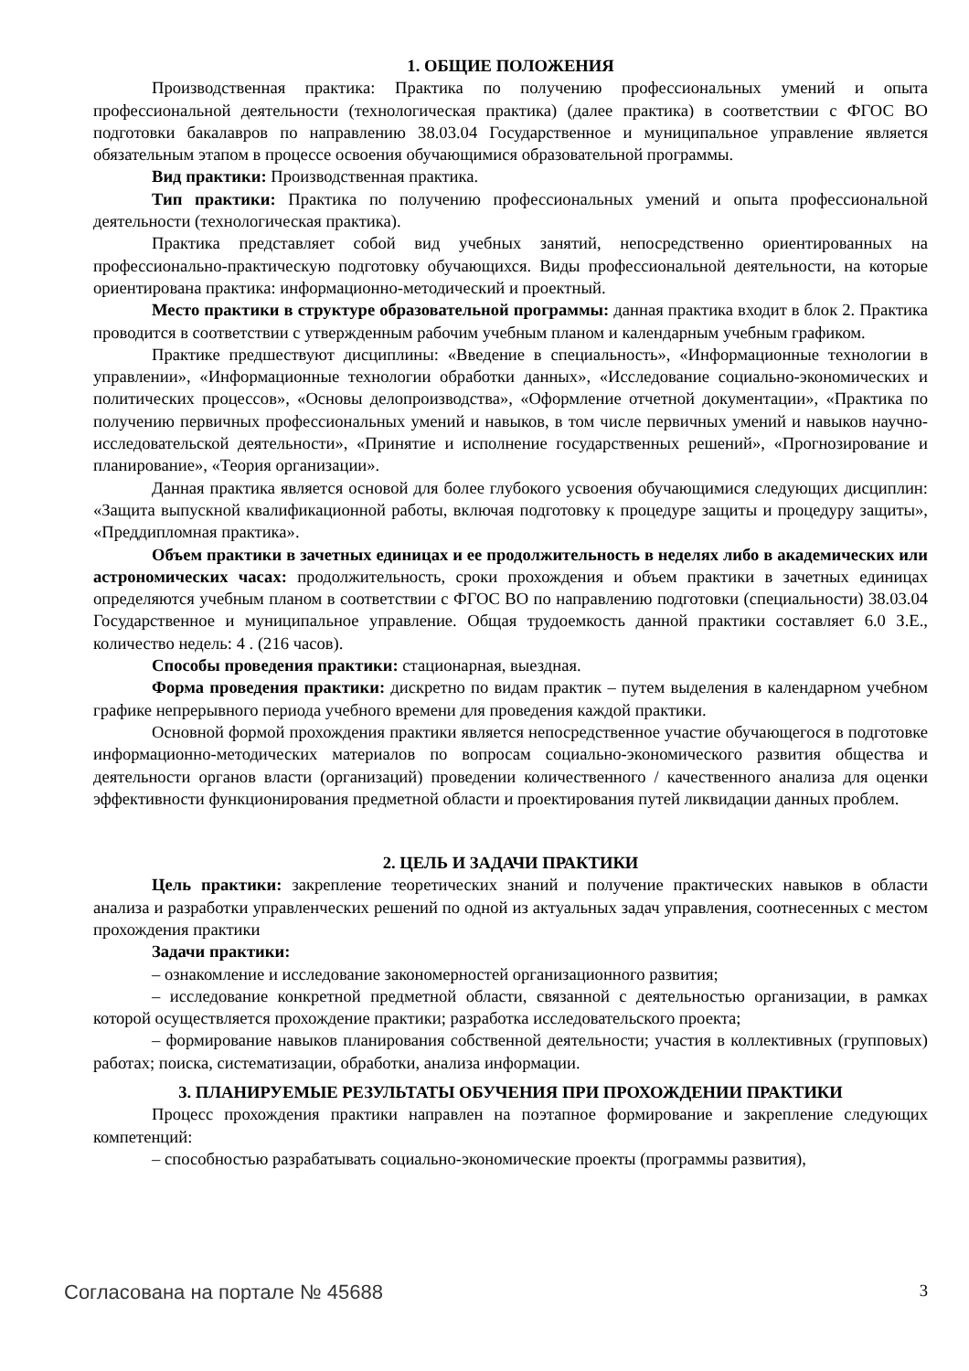1. ОБЩИЕ ПОЛОЖЕНИЯ
Производственная практика: Практика по получению профессиональных умений и опыта профессиональной деятельности (технологическая практика) (далее практика) в соответствии с ФГОС ВО подготовки бакалавров по направлению 38.03.04 Государственное и муниципальное управление является обязательным этапом в процессе освоения обучающимися образовательной программы.
Вид практики: Производственная практика.
Тип практики: Практика по получению профессиональных умений и опыта профессиональной деятельности (технологическая практика).
Практика представляет собой вид учебных занятий, непосредственно ориентированных на профессионально-практическую подготовку обучающихся. Виды профессиональной деятельности, на которые ориентирована практика: информационно-методический и проектный.
Место практики в структуре образовательной программы: данная практика входит в блок 2. Практика проводится в соответствии с утвержденным рабочим учебным планом и календарным учебным графиком.
Практике предшествуют дисциплины: «Введение в специальность», «Информационные технологии в управлении», «Информационные технологии обработки данных», «Исследование социально-экономических и политических процессов», «Основы делопроизводства», «Оформление отчетной документации», «Практика по получению первичных профессиональных умений и навыков, в том числе первичных умений и навыков научно-исследовательской деятельности», «Принятие и исполнение государственных решений», «Прогнозирование и планирование», «Теория организации».
Данная практика является основой для более глубокого усвоения обучающимися следующих дисциплин: «Защита выпускной квалификационной работы, включая подготовку к процедуре защиты и процедуру защиты», «Преддипломная практика».
Объем практики в зачетных единицах и ее продолжительность в неделях либо в академических или астрономических часах: продолжительность, сроки прохождения и объем практики в зачетных единицах определяются учебным планом в соответствии с ФГОС ВО по направлению подготовки (специальности) 38.03.04 Государственное и муниципальное управление. Общая трудоемкость данной практики составляет 6.0 З.Е., количество недель: 4 . (216 часов).
Способы проведения практики: стационарная, выездная.
Форма проведения практики: дискретно по видам практик – путем выделения в календарном учебном графике непрерывного периода учебного времени для проведения каждой практики.
Основной формой прохождения практики является непосредственное участие обучающегося в подготовке информационно-методических материалов по вопросам социально-экономического развития общества и деятельности органов власти (организаций) проведении количественного / качественного анализа для оценки эффективности функционирования предметной области и проектирования путей ликвидации данных проблем.
2. ЦЕЛЬ И ЗАДАЧИ ПРАКТИКИ
Цель практики: закрепление теоретических знаний и получение практических навыков в области анализа и разработки управленческих решений по одной из актуальных задач управления, соотнесенных с местом прохождения практики
Задачи практики:
– ознакомление и исследование закономерностей организационного развития;
– исследование конкретной предметной области, связанной с деятельностью организации, в рамках которой осуществляется прохождение практики; разработка исследовательского проекта;
– формирование навыков планирования собственной деятельности; участия в коллективных (групповых) работах; поиска, систематизации, обработки, анализа информации.
3. ПЛАНИРУЕМЫЕ РЕЗУЛЬТАТЫ ОБУЧЕНИЯ ПРИ ПРОХОЖДЕНИИ ПРАКТИКИ
Процесс прохождения практики направлен на поэтапное формирование и закрепление следующих компетенций:
– способностью разрабатывать социально-экономические проекты (программы развития),
Согласована на портале № 45688 3